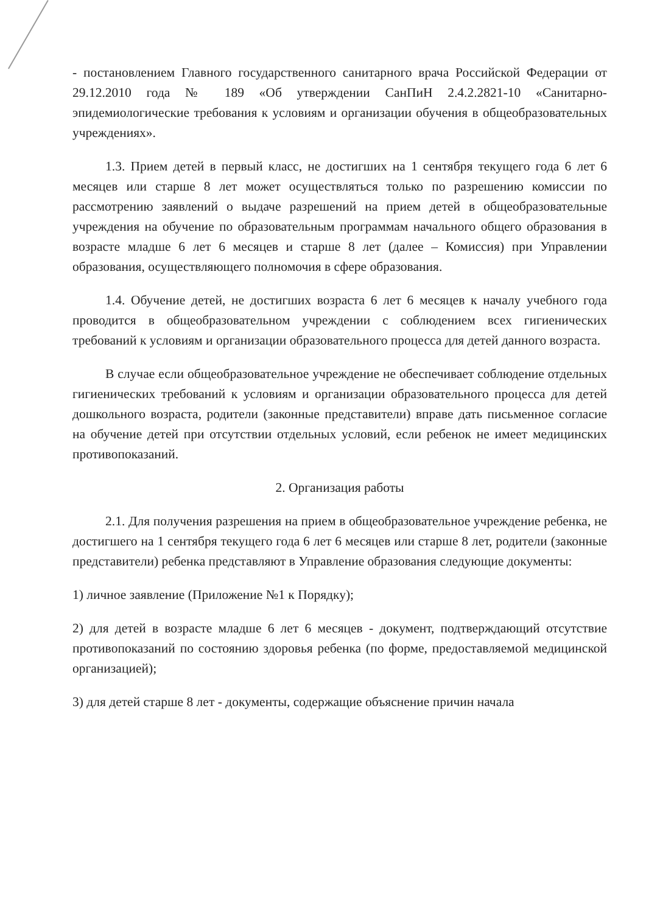- постановлением Главного государственного санитарного врача Российской Федерации от 29.12.2010 года № 189 «Об утверждении СанПиН 2.4.2.2821-10 «Санитарно-эпидемиологические требования к условиям и организации обучения в общеобразовательных учреждениях».
1.3. Прием детей в первый класс, не достигших на 1 сентября текущего года 6 лет 6 месяцев или старше 8 лет может осуществляться только по разрешению комиссии по рассмотрению заявлений о выдаче разрешений на прием детей в общеобразовательные учреждения на обучение по образовательным программам начального общего образования в возрасте младше 6 лет 6 месяцев и старше 8 лет (далее – Комиссия) при Управлении образования, осуществляющего полномочия в сфере образования.
1.4. Обучение детей, не достигших возраста 6 лет 6 месяцев к началу учебного года проводится в общеобразовательном учреждении с соблюдением всех гигиенических требований к условиям и организации образовательного процесса для детей данного возраста.
В случае если общеобразовательное учреждение не обеспечивает соблюдение отдельных гигиенических требований к условиям и организации образовательного процесса для детей дошкольного возраста, родители (законные представители) вправе дать письменное согласие на обучение детей при отсутствии отдельных условий, если ребенок не имеет медицинских противопоказаний.
2. Организация работы
2.1. Для получения разрешения на прием в общеобразовательное учреждение ребенка, не достигшего на 1 сентября текущего года 6 лет 6 месяцев или старше 8 лет, родители (законные представители) ребенка представляют в Управление образования следующие документы:
1) личное заявление (Приложение №1 к Порядку);
2) для детей в возрасте младше 6 лет 6 месяцев - документ, подтверждающий отсутствие противопоказаний по состоянию здоровья ребенка (по форме, предоставляемой медицинской организацией);
3) для детей старше 8 лет - документы, содержащие объяснение причин начала